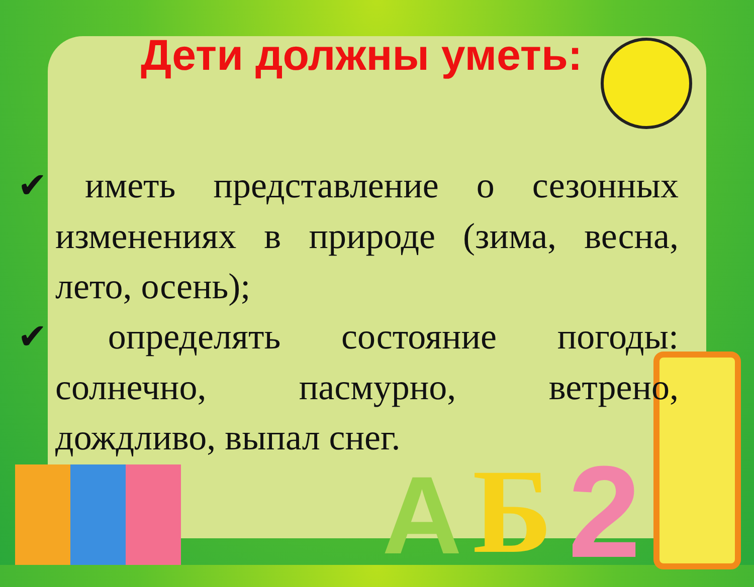А Б 2
Дети должны уметь:
✔ иметь представление о сезонных изменениях в природе (зима, весна, лето, осень);
✔ определять состояние погоды: солнечно, пасмурно, ветрено, дождливо, выпал снег.